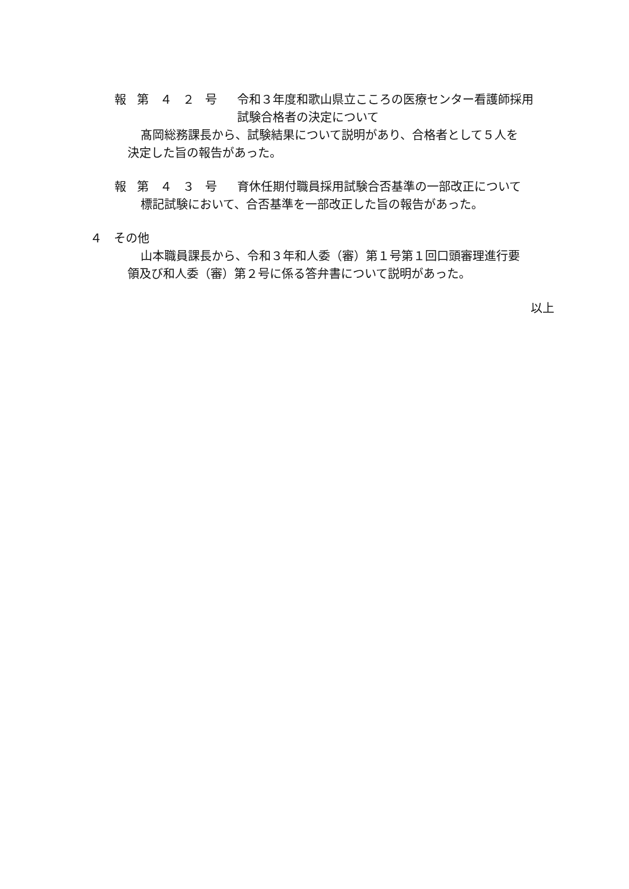報 第 ４ ２ 号 令和３年度和歌山県立こころの医療センター看護師採用
試験合格者の決定について
髙岡総務課長から、試験結果について説明があり、合格者として５人を
決定した旨の報告があった。
報 第 ４ ３ 号 育休任期付職員採用試験合否基準の一部改正について
標記試験において、合否基準を一部改正した旨の報告があった。
４　その他
山本職員課長から、令和３年和人委（審）第１号第１回口頭審理進行要
領及び和人委（審）第２号に係る答弁書について説明があった。
以上